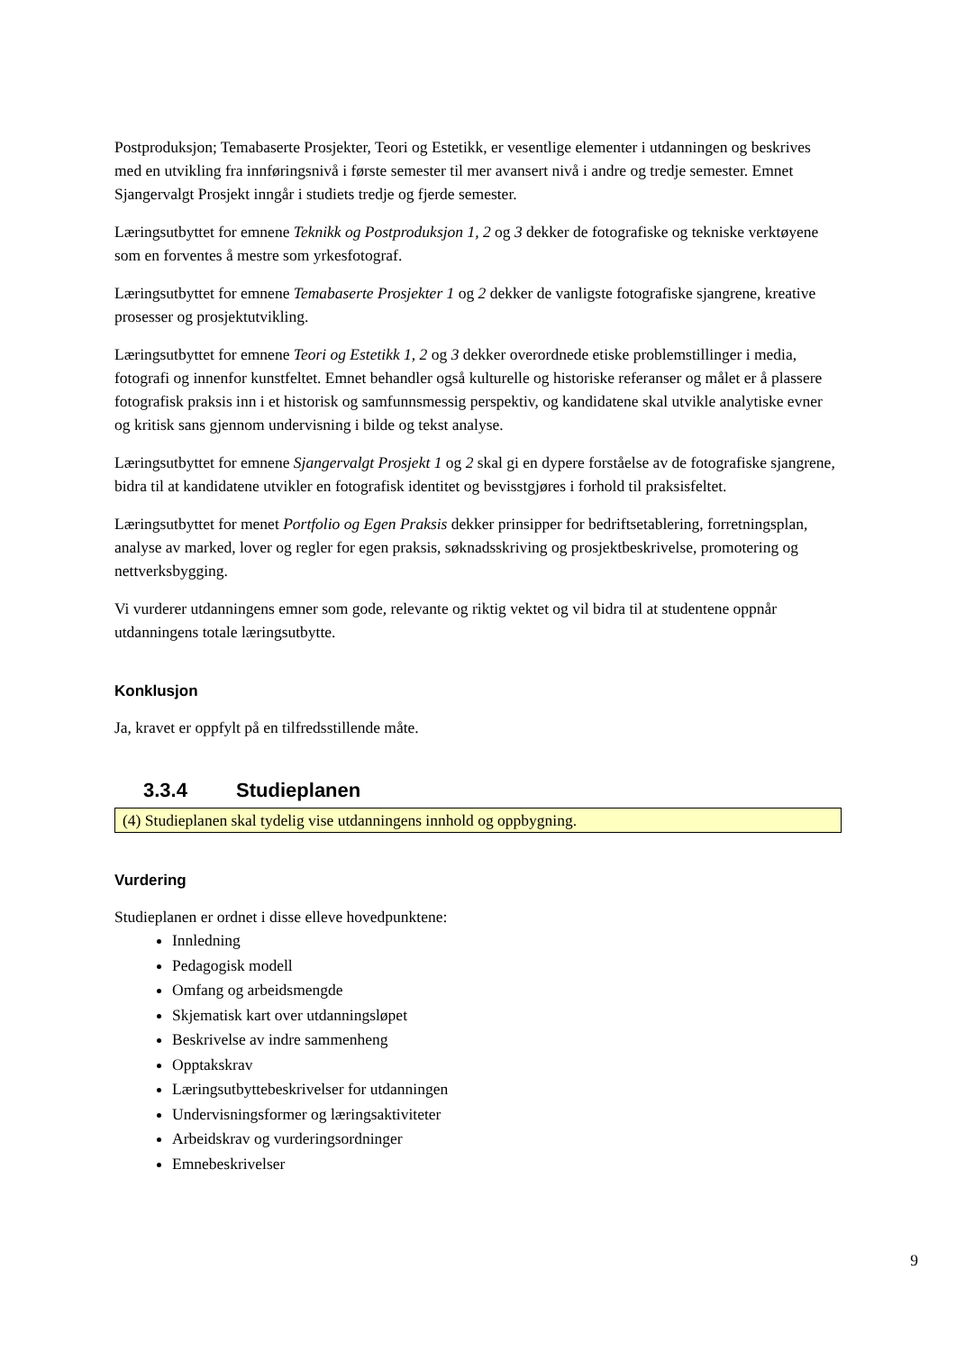Postproduksjon; Temabaserte Prosjekter, Teori og Estetikk, er vesentlige elementer i utdanningen og beskrives med en utvikling fra innføringsnivå i første semester til mer avansert nivå i andre og tredje semester. Emnet Sjangervalgt Prosjekt inngår i studiets tredje og fjerde semester.
Læringsutbyttet for emnene Teknikk og Postproduksjon 1, 2 og 3 dekker de fotografiske og tekniske verktøyene som en forventes å mestre som yrkesfotograf.
Læringsutbyttet for emnene Temabaserte Prosjekter 1 og 2 dekker de vanligste fotografiske sjangrene, kreative prosesser og prosjektutvikling.
Læringsutbyttet for emnene Teori og Estetikk 1, 2 og 3 dekker overordnede etiske problemstillinger i media, fotografi og innenfor kunstfeltet. Emnet behandler også kulturelle og historiske referanser og målet er å plassere fotografisk praksis inn i et historisk og samfunnsmessig perspektiv, og kandidatene skal utvikle analytiske evner og kritisk sans gjennom undervisning i bilde og tekst analyse.
Læringsutbyttet for emnene Sjangervalgt Prosjekt 1 og 2 skal gi en dypere forståelse av de fotografiske sjangrene, bidra til at kandidatene utvikler en fotografisk identitet og bevisstgjøres i forhold til praksisfeltet.
Læringsutbyttet for menet Portfolio og Egen Praksis dekker prinsipper for bedriftsetablering, forretningsplan, analyse av marked, lover og regler for egen praksis, søknadsskriving og prosjektbeskrivelse, promotering og nettverksbygging.
Vi vurderer utdanningens emner som gode, relevante og riktig vektet og vil bidra til at studentene oppnår utdanningens totale læringsutbytte.
Konklusjon
Ja, kravet er oppfylt på en tilfredsstillende måte.
3.3.4 Studieplanen
(4) Studieplanen skal tydelig vise utdanningens innhold og oppbygning.
Vurdering
Studieplanen er ordnet i disse elleve hovedpunktene:
Innledning
Pedagogisk modell
Omfang og arbeidsmengde
Skjematisk kart over utdanningsløpet
Beskrivelse av indre sammenheng
Opptakskrav
Læringsutbyttebeskrivelser for utdanningen
Undervisningsformer og læringsaktiviteter
Arbeidskrav og vurderingsordninger
Emnebeskrivelser
9